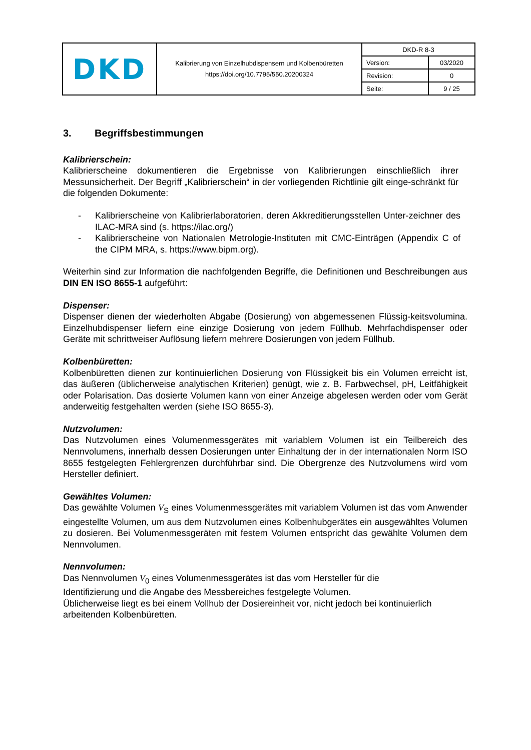| DKD | Kalibrierung von Einzelhubdispensern und Kolbenbüretten https://doi.org/10.7795/550.20200324 | DKD-R 8-3 | |
| | | Version: | 03/2020 |
| | | Revision: | 0 |
| | | Seite: | 9 / 25 |
3. Begriffsbestimmungen
Kalibrierschein:
Kalibrierscheine dokumentieren die Ergebnisse von Kalibrierungen einschließlich ihrer Messunsicherheit. Der Begriff „Kalibrierschein“ in der vorliegenden Richtlinie gilt einge-schränkt für die folgenden Dokumente:
- Kalibrierscheine von Kalibrierlaboratorien, deren Akkreditierungsstellen Unter-zeichner des ILAC-MRA sind (s. https://ilac.org/)
- Kalibrierscheine von Nationalen Metrologie-Instituten mit CMC-Einträgen (Appendix C of the CIPM MRA, s. https://www.bipm.org).
Weiterhin sind zur Information die nachfolgenden Begriffe, die Definitionen und Beschreibungen aus DIN EN ISO 8655-1 aufgeführt:
Dispenser:
Dispenser dienen der wiederholten Abgabe (Dosierung) von abgemessenen Flüssig-keitsvolumina. Einzelhubdispenser liefern eine einzige Dosierung von jedem Füllhub. Mehrfachdispenser oder Geräte mit schrittweiser Auflösung liefern mehrere Dosierungen von jedem Füllhub.
Kolbenbüretten:
Kolbenbüretten dienen zur kontinuierlichen Dosierung von Flüssigkeit bis ein Volumen erreicht ist, das äußeren (üblicherweise analytischen Kriterien) genügt, wie z. B. Farbwechsel, pH, Leitfähigkeit oder Polarisation. Das dosierte Volumen kann von einer Anzeige abgelesen werden oder vom Gerät anderweitig festgehalten werden (siehe ISO 8655-3).
Nutzvolumen:
Das Nutzvolumen eines Volumenmessgerätes mit variablem Volumen ist ein Teilbereich des Nennvolumens, innerhalb dessen Dosierungen unter Einhaltung der in der internationalen Norm ISO 8655 festgelegten Fehlergrenzen durchführbar sind. Die Obergrenze des Nutzvolumens wird vom Hersteller definiert.
Gewähltes Volumen:
Das gewählte Volumen V<sub>S</sub> eines Volumenmessgerätes mit variablem Volumen ist das vom Anwender eingestellte Volumen, um aus dem Nutzvolumen eines Kolbenhubgerätes ein ausgewähltes Volumen zu dosieren. Bei Volumenmessgeräten mit festem Volumen entspricht das gewählte Volumen dem Nennvolumen.
Nennvolumen:
Das Nennvolumen V<sub>0</sub> eines Volumenmessgerätes ist das vom Hersteller für die
Identifizierung und die Angabe des Messbereiches festgelegte Volumen.
Üblicherweise liegt es bei einem Vollhub der Dosiereinheit vor, nicht jedoch bei kontinuierlich arbeitenden Kolbenbüretten.